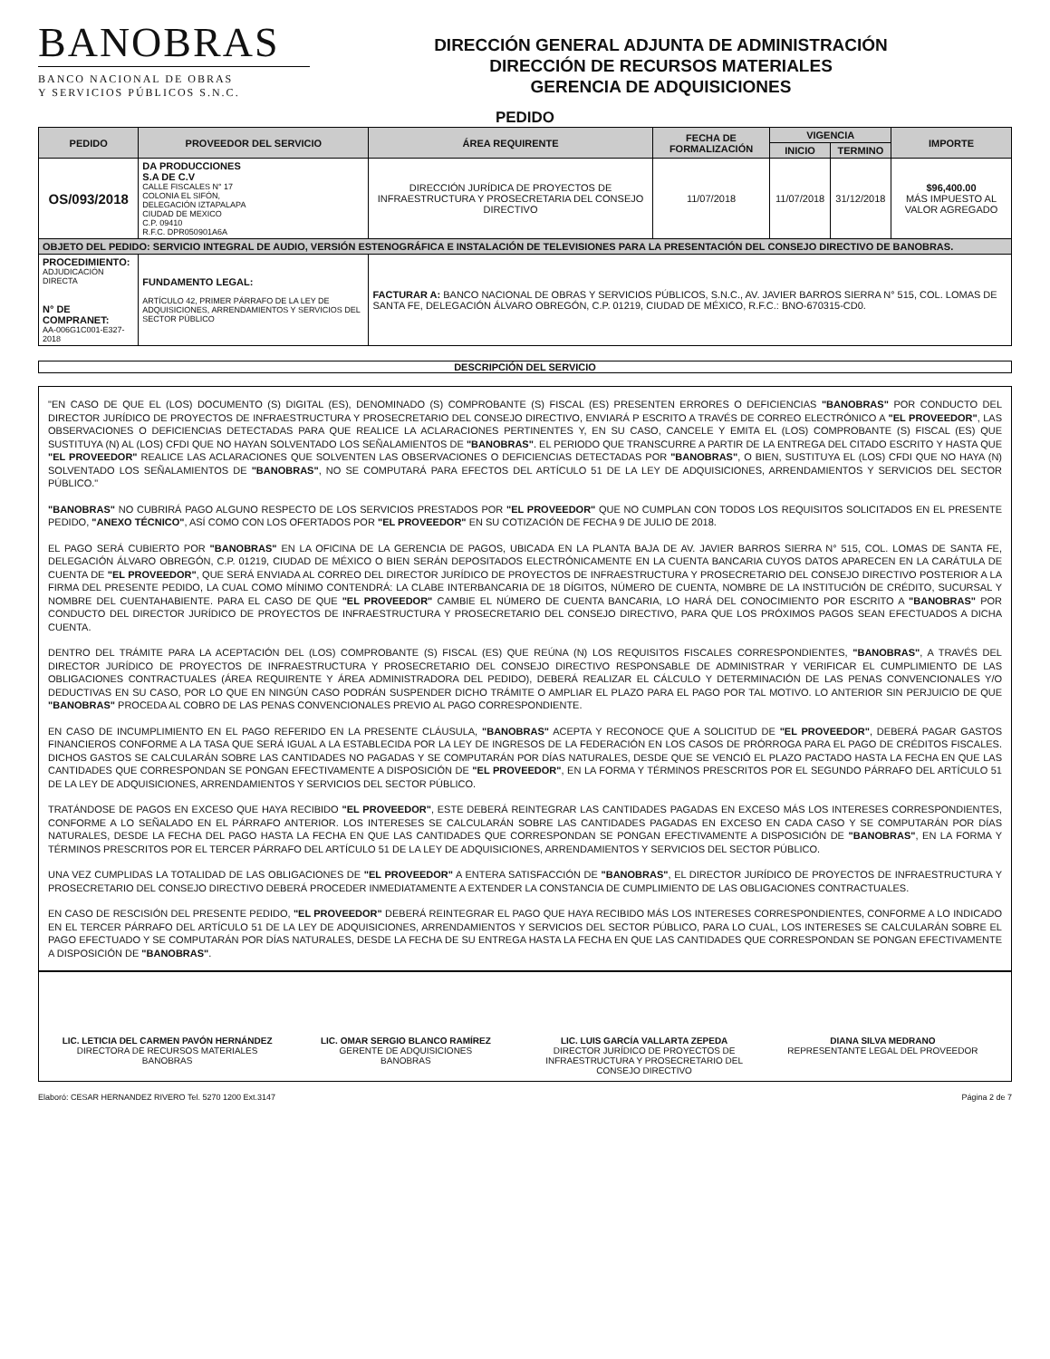BANOBRAS
BANCO NACIONAL DE OBRAS
Y SERVICIOS PÚBLICOS S.N.C.
DIRECCIÓN GENERAL ADJUNTA DE ADMINISTRACIÓN
DIRECCIÓN DE RECURSOS MATERIALES
GERENCIA DE ADQUISICIONES
PEDIDO
| PEDIDO | PROVEEDOR DEL SERVICIO | ÁREA REQUIRENTE | FECHA DE FORMALIZACIÓN | VIGENCIA | | IMPORTE |
| --- | --- | --- | --- | --- | --- | --- |
| | | | | INICIO | TERMINO | |
| OS/093/2018 | DA PRODUCCIONES S.A DE C.V CALLE FISCALES N° 17 COLONIA EL SIFÓN, DELEGACIÓN IZTAPALAPA CIUDAD DE MEXICO C.P. 09410 R.F.C. DPR050901A6A | DIRECCIÓN JURÍDICA DE PROYECTOS DE INFRAESTRUCTURA Y PROSECRETARIA DEL CONSEJO DIRECTIVO | 11/07/2018 | 11/07/2018 | 31/12/2018 | $96,400.00 MÁS IMPUESTO AL VALOR AGREGADO |
| OBJETO DEL PEDIDO: SERVICIO INTEGRAL DE AUDIO, VERSIÓN ESTENOGRÁFICA E INSTALACIÓN DE TELEVISIONES PARA LA PRESENTACIÓN DEL CONSEJO DIRECTIVO DE BANOBRAS. | | | | | | |
| PROCEDIMIENTO: ADJUDICACIÓN DIRECTA N° DE COMPRANET: AA-006G1C001-E327-2018 | FUNDAMENTO LEGAL: ARTÍCULO 42, PRIMER PÁRRAFO DE LA LEY DE ADQUISICIONES, ARRENDAMIENTOS Y SERVICIOS DEL SECTOR PÚBLICO | FACTURAR A: BANCO NACIONAL DE OBRAS Y SERVICIOS PÚBLICOS, S.N.C., AV. JAVIER BARROS SIERRA N° 515, COL. LOMAS DE SANTA FE, DELEGACIÓN ÁLVARO OBREGÓN, C.P. 01219, CIUDAD DE MÉXICO, R.F.C.: BNO-670315-CD0. | | | | |
DESCRIPCIÓN DEL SERVICIO
"EN CASO DE QUE EL (LOS) DOCUMENTO (S) DIGITAL (ES), DENOMINADO (S) COMPROBANTE (S) FISCAL (ES) PRESENTEN ERRORES O DEFICIENCIAS "BANOBRAS" POR CONDUCTO DEL DIRECTOR JURÍDICO DE PROYECTOS DE INFRAESTRUCTURA Y PROSECRETARIO DEL CONSEJO DIRECTIVO, ENVIARÁ P ESCRITO A TRAVÉS DE CORREO ELECTRÓNICO A "EL PROVEEDOR", LAS OBSERVACIONES O DEFICIENCIAS DETECTADAS PARA QUE REALICE LA ACLARACIONES PERTINENTES Y, EN SU CASO, CANCELE Y EMITA EL (LOS) COMPROBANTE (S) FISCAL (ES) QUE SUSTITUYA (N) AL (LOS) CFDI QUE NO HAYAN SOLVENTADO LOS SEÑALAMIENTOS DE "BANOBRAS". EL PERIODO QUE TRANSCURRE A PARTIR DE LA ENTREGA DEL CITADO ESCRITO Y HASTA QUE "EL PROVEEDOR" REALICE LAS ACLARACIONES QUE SOLVENTEN LAS OBSERVACIONES O DEFICIENCIAS DETECTADAS POR "BANOBRAS", O BIEN, SUSTITUYA EL (LOS) CFDI QUE NO HAYA (N) SOLVENTADO LOS SEÑALAMIENTOS DE "BANOBRAS", NO SE COMPUTARÁ PARA EFECTOS DEL ARTÍCULO 51 DE LA LEY DE ADQUISICIONES, ARRENDAMIENTOS Y SERVICIOS DEL SECTOR PÚBLICO."
"BANOBRAS" NO CUBRIRÁ PAGO ALGUNO RESPECTO DE LOS SERVICIOS PRESTADOS POR "EL PROVEEDOR" QUE NO CUMPLAN CON TODOS LOS REQUISITOS SOLICITADOS EN EL PRESENTE PEDIDO, "ANEXO TÉCNICO", ASÍ COMO CON LOS OFERTADOS POR "EL PROVEEDOR" EN SU COTIZACIÓN DE FECHA 9 DE JULIO DE 2018.
EL PAGO SERÁ CUBIERTO POR "BANOBRAS" EN LA OFICINA DE LA GERENCIA DE PAGOS, UBICADA EN LA PLANTA BAJA DE AV. JAVIER BARROS SIERRA N° 515, COL. LOMAS DE SANTA FE, DELEGACIÓN ÁLVARO OBREGÓN, C.P. 01219, CIUDAD DE MÉXICO O BIEN SERÁN DEPOSITADOS ELECTRÓNICAMENTE EN LA CUENTA BANCARIA CUYOS DATOS APARECEN EN LA CARÁTULA DE CUENTA DE "EL PROVEEDOR", QUE SERÁ ENVIADA AL CORREO DEL DIRECTOR JURÍDICO DE PROYECTOS DE INFRAESTRUCTURA Y PROSECRETARIO DEL CONSEJO DIRECTIVO POSTERIOR A LA FIRMA DEL PRESENTE PEDIDO, LA CUAL COMO MÍNIMO CONTENDRÁ: LA CLABE INTERBANCARIA DE 18 DÍGITOS, NÚMERO DE CUENTA, NOMBRE DE LA INSTITUCIÓN DE CRÉDITO, SUCURSAL Y NOMBRE DEL CUENTAHABIENTE. PARA EL CASO DE QUE "EL PROVEEDOR" CAMBIE EL NÚMERO DE CUENTA BANCARIA, LO HARÁ DEL CONOCIMIENTO POR ESCRITO A "BANOBRAS" POR CONDUCTO DEL DIRECTOR JURÍDICO DE PROYECTOS DE INFRAESTRUCTURA Y PROSECRETARIO DEL CONSEJO DIRECTIVO, PARA QUE LOS PRÓXIMOS PAGOS SEAN EFECTUADOS A DICHA CUENTA.
DENTRO DEL TRÁMITE PARA LA ACEPTACIÓN DEL (LOS) COMPROBANTE (S) FISCAL (ES) QUE REÚNA (N) LOS REQUISITOS FISCALES CORRESPONDIENTES, "BANOBRAS", A TRAVÉS DEL DIRECTOR JURÍDICO DE PROYECTOS DE INFRAESTRUCTURA Y PROSECRETARIO DEL CONSEJO DIRECTIVO RESPONSABLE DE ADMINISTRAR Y VERIFICAR EL CUMPLIMIENTO DE LAS OBLIGACIONES CONTRACTUALES (ÁREA REQUIRENTE Y ÁREA ADMINISTRADORA DEL PEDIDO), DEBERÁ REALIZAR EL CÁLCULO Y DETERMINACIÓN DE LAS PENAS CONVENCIONALES Y/O DEDUCTIVAS EN SU CASO, POR LO QUE EN NINGÚN CASO PODRÁN SUSPENDER DICHO TRÁMITE O AMPLIAR EL PLAZO PARA EL PAGO POR TAL MOTIVO. LO ANTERIOR SIN PERJUICIO DE QUE "BANOBRAS" PROCEDA AL COBRO DE LAS PENAS CONVENCIONALES PREVIO AL PAGO CORRESPONDIENTE.
EN CASO DE INCUMPLIMIENTO EN EL PAGO REFERIDO EN LA PRESENTE CLÁUSULA, "BANOBRAS" ACEPTA Y RECONOCE QUE A SOLICITUD DE "EL PROVEEDOR", DEBERÁ PAGAR GASTOS FINANCIEROS CONFORME A LA TASA QUE SERÁ IGUAL A LA ESTABLECIDA POR LA LEY DE INGRESOS DE LA FEDERACIÓN EN LOS CASOS DE PRÓRROGA PARA EL PAGO DE CRÉDITOS FISCALES. DICHOS GASTOS SE CALCULARÁN SOBRE LAS CANTIDADES NO PAGADAS Y SE COMPUTARÁN POR DÍAS NATURALES, DESDE QUE SE VENCIÓ EL PLAZO PACTADO HASTA LA FECHA EN QUE LAS CANTIDADES QUE CORRESPONDAN SE PONGAN EFECTIVAMENTE A DISPOSICIÓN DE "EL PROVEEDOR", EN LA FORMA Y TÉRMINOS PRESCRITOS POR EL SEGUNDO PÁRRAFO DEL ARTÍCULO 51 DE LA LEY DE ADQUISICIONES, ARRENDAMIENTOS Y SERVICIOS DEL SECTOR PÚBLICO.
TRATÁNDOSE DE PAGOS EN EXCESO QUE HAYA RECIBIDO "EL PROVEEDOR", ESTE DEBERÁ REINTEGRAR LAS CANTIDADES PAGADAS EN EXCESO MÁS LOS INTERESES CORRESPONDIENTES, CONFORME A LO SEÑALADO EN EL PÁRRAFO ANTERIOR. LOS INTERESES SE CALCULARÁN SOBRE LAS CANTIDADES PAGADAS EN EXCESO EN CADA CASO Y SE COMPUTARÁN POR DÍAS NATURALES, DESDE LA FECHA DEL PAGO HASTA LA FECHA EN QUE LAS CANTIDADES QUE CORRESPONDAN SE PONGAN EFECTIVAMENTE A DISPOSICIÓN DE "BANOBRAS", EN LA FORMA Y TÉRMINOS PRESCRITOS POR EL TERCER PÁRRAFO DEL ARTÍCULO 51 DE LA LEY DE ADQUISICIONES, ARRENDAMIENTOS Y SERVICIOS DEL SECTOR PÚBLICO.
UNA VEZ CUMPLIDAS LA TOTALIDAD DE LAS OBLIGACIONES DE "EL PROVEEDOR" A ENTERA SATISFACCIÓN DE "BANOBRAS", EL DIRECTOR JURÍDICO DE PROYECTOS DE INFRAESTRUCTURA Y PROSECRETARIO DEL CONSEJO DIRECTIVO DEBERÁ PROCEDER INMEDIATAMENTE A EXTENDER LA CONSTANCIA DE CUMPLIMIENTO DE LAS OBLIGACIONES CONTRACTUALES.
EN CASO DE RESCISIÓN DEL PRESENTE PEDIDO, "EL PROVEEDOR" DEBERÁ REINTEGRAR EL PAGO QUE HAYA RECIBIDO MÁS LOS INTERESES CORRESPONDIENTES, CONFORME A LO INDICADO EN EL TERCER PÁRRAFO DEL ARTÍCULO 51 DE LA LEY DE ADQUISICIONES, ARRENDAMIENTOS Y SERVICIOS DEL SECTOR PÚBLICO, PARA LO CUAL, LOS INTERESES SE CALCULARÁN SOBRE EL PAGO EFECTUADO Y SE COMPUTARÁN POR DÍAS NATURALES, DESDE LA FECHA DE SU ENTREGA HASTA LA FECHA EN QUE LAS CANTIDADES QUE CORRESPONDAN SE PONGAN EFECTIVAMENTE A DISPOSICIÓN DE "BANOBRAS".
LIC. LETICIA DEL CARMEN PAVÓN HERNÁNDEZ
DIRECTORA DE RECURSOS MATERIALES
BANOBRAS
LIC. OMAR SERGIO BLANCO RAMÍREZ
GERENTE DE ADQUISICIONES
BANOBRAS
LIC. LUIS GARCÍA VALLARTA ZEPEDA
DIRECTOR JURÍDICO DE PROYECTOS DE INFRAESTRUCTURA Y PROSECRETARIO DEL CONSEJO DIRECTIVO
DIANA SILVA MEDRANO
REPRESENTANTE LEGAL DEL PROVEEDOR
Elaboró: CESAR HERNANDEZ RIVERO Tel. 5270 1200 Ext.3147 Página 2 de 7